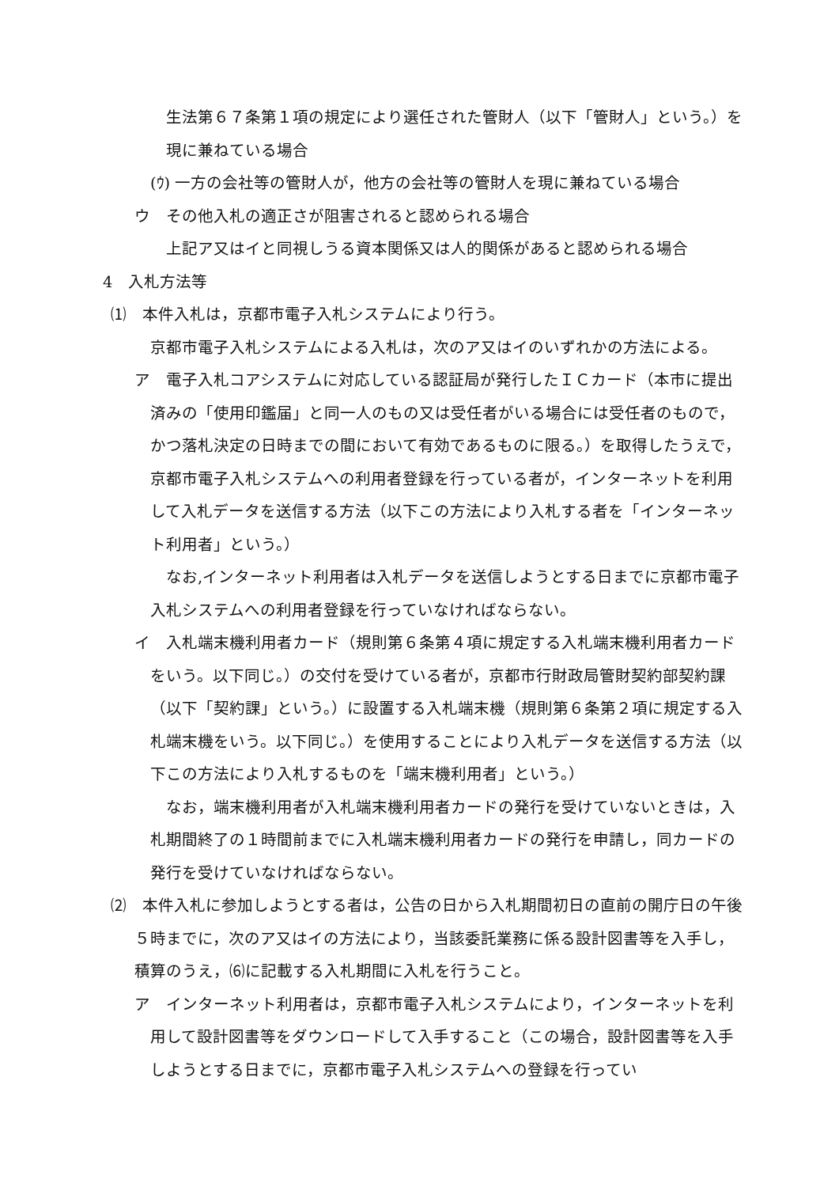生法第６７条第１項の規定により選任された管財人（以下「管財人」という。）を現に兼ねている場合
(ｳ) 一方の会社等の管財人が，他方の会社等の管財人を現に兼ねている場合
ウ　その他入札の適正さが阻害されると認められる場合
上記ア又はイと同視しうる資本関係又は人的関係があると認められる場合
4　入札方法等
⑴　本件入札は，京都市電子入札システムにより行う。
京都市電子入札システムによる入札は，次のア又はイのいずれかの方法による。
ア　電子入札コアシステムに対応している認証局が発行したＩＣカード（本市に提出済みの「使用印鑑届」と同一人のもの又は受任者がいる場合には受任者のもので，かつ落札決定の日時までの間において有効であるものに限る。）を取得したうえで，京都市電子入札システムへの利用者登録を行っている者が，インターネットを利用して入札データを送信する方法（以下この方法により入札する者を「インターネット利用者」という。）
なお,インターネット利用者は入札データを送信しようとする日までに京都市電子入札システムへの利用者登録を行っていなければならない。
イ　入札端末機利用者カード（規則第６条第４項に規定する入札端末機利用者カードをいう。以下同じ。）の交付を受けている者が，京都市行財政局管財契約部契約課（以下「契約課」という。）に設置する入札端末機（規則第６条第２項に規定する入札端末機をいう。以下同じ。）を使用することにより入札データを送信する方法（以下この方法により入札するものを「端末機利用者」という。）
なお，端末機利用者が入札端末機利用者カードの発行を受けていないときは，入札期間終了の１時間前までに入札端末機利用者カードの発行を申請し，同カードの発行を受けていなければならない。
⑵　本件入札に参加しようとする者は，公告の日から入札期間初日の直前の開庁日の午後５時までに，次のア又はイの方法により，当該委託業務に係る設計図書等を入手し，積算のうえ，⑹に記載する入札期間に入札を行うこと。
ア　インターネット利用者は，京都市電子入札システムにより，インターネットを利用して設計図書等をダウンロードして入手すること（この場合，設計図書等を入手しようとする日までに，京都市電子入札システムへの登録を行ってい